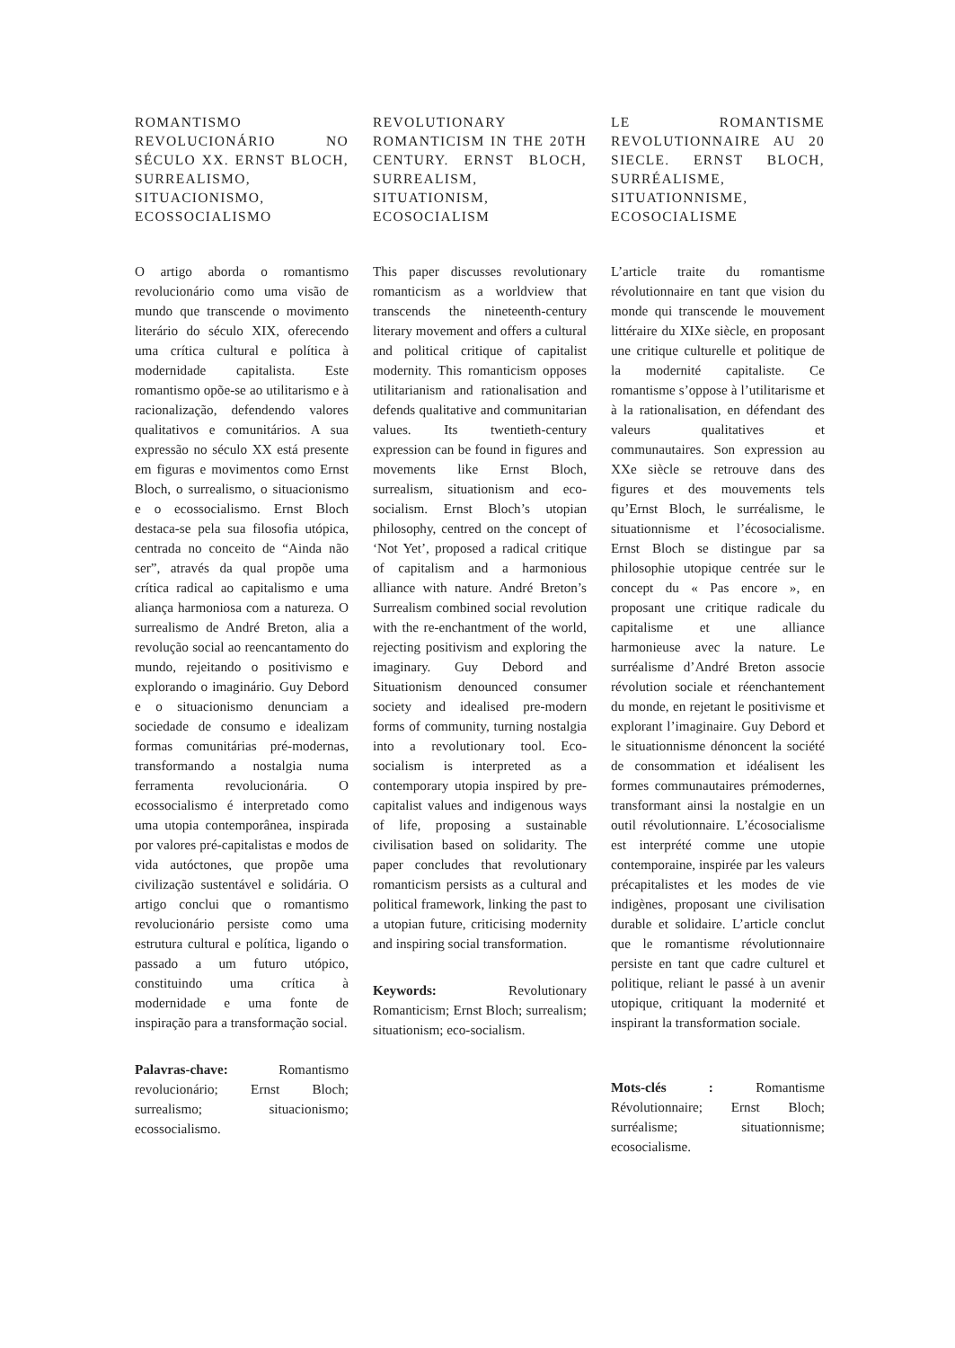ROMANTISMO REVOLUCIONÁRIO NO SÉCULO XX. ERNST BLOCH, SURREALISMO, SITUACIONISMO, ECOSSOCIALISMO
O artigo aborda o romantismo revolucionário como uma visão de mundo que transcende o movimento literário do século XIX, oferecendo uma crítica cultural e política à modernidade capitalista. Este romantismo opõe-se ao utilitarismo e à racionalização, defendendo valores qualitativos e comunitários. A sua expressão no século XX está presente em figuras e movimentos como Ernst Bloch, o surrealismo, o situacionismo e o ecossocialismo. Ernst Bloch destaca-se pela sua filosofia utópica, centrada no conceito de “Ainda não ser”, através da qual propõe uma crítica radical ao capitalismo e uma aliança harmoniosa com a natureza. O surrealismo de André Breton, alia a revolução social ao reencantamento do mundo, rejeitando o positivismo e explorando o imaginário. Guy Debord e o situacionismo denunciam a sociedade de consumo e idealizam formas comunitárias pré-modernas, transformando a nostalgia numa ferramenta revolucionária. O ecossocialismo é interpretado como uma utopia contemporânea, inspirada por valores pré-capitalistas e modos de vida autóctones, que propõe uma civilização sustentável e solidária. O artigo conclui que o romantismo revolucionário persiste como uma estrutura cultural e política, ligando o passado a um futuro utópico, constituindo uma crítica à modernidade e uma fonte de inspiração para a transformação social.
Palavras-chave: Romantismo revolucionário; Ernst Bloch; surrealismo; situacionismo; ecossocialismo.
REVOLUTIONARY ROMANTICISM IN THE 20TH CENTURY. ERNST BLOCH, SURREALISM, SITUATIONISM, ECOSOCIALISM
This paper discusses revolutionary romanticism as a worldview that transcends the nineteenth-century literary movement and offers a cultural and political critique of capitalist modernity. This romanticism opposes utilitarianism and rationalisation and defends qualitative and communitarian values. Its twentieth-century expression can be found in figures and movements like Ernst Bloch, surrealism, situationism and eco-socialism. Ernst Bloch’s utopian philosophy, centred on the concept of ‘Not Yet’, proposed a radical critique of capitalism and a harmonious alliance with nature. André Breton’s Surrealism combined social revolution with the re-enchantment of the world, rejecting positivism and exploring the imaginary. Guy Debord and Situationism denounced consumer society and idealised pre-modern forms of community, turning nostalgia into a revolutionary tool. Eco-socialism is interpreted as a contemporary utopia inspired by pre-capitalist values and indigenous ways of life, proposing a sustainable civilisation based on solidarity. The paper concludes that revolutionary romanticism persists as a cultural and political framework, linking the past to a utopian future, criticising modernity and inspiring social transformation.
Keywords: Revolutionary Romanticism; Ernst Bloch; surrealism; situationism; eco-socialism.
LE ROMANTISME REVOLUTIONNAIRE AU 20 SIECLE. ERNST BLOCH, SURRÉALISME, SITUATIONNISME, ECOSOCIALISME
L’article traite du romantisme révolutionnaire en tant que vision du monde qui transcende le mouvement littéraire du XIXe siècle, en proposant une critique culturelle et politique de la modernité capitaliste. Ce romantisme s’oppose à l’utilitarisme et à la rationalisation, en défendant des valeurs qualitatives et communautaires. Son expression au XXe siècle se retrouve dans des figures et des mouvements tels qu’Ernst Bloch, le surréalisme, le situationnisme et l’écosocialisme. Ernst Bloch se distingue par sa philosophie utopique centrée sur le concept du « Pas encore », en proposant une critique radicale du capitalisme et une alliance harmonieuse avec la nature. Le surréalisme d’André Breton associe révolution sociale et réenchantement du monde, en rejetant le positivisme et explorant l’imaginaire. Guy Debord et le situationnisme dénoncent la société de consommation et idéalisent les formes communautaires prémodernes, transformant ainsi la nostalgie en un outil révolutionnaire. L’écosocialisme est interprété comme une utopie contemporaine, inspirée par les valeurs précapitalistes et les modes de vie indigènes, proposant une civilisation durable et solidaire. L’article conclut que le romantisme révolutionnaire persiste en tant que cadre culturel et politique, reliant le passé à un avenir utopique, critiquant la modernité et inspirant la transformation sociale.
Mots-clés : Romantisme Révolutionnaire; Ernst Bloch; surréalisme; situationnisme; ecosocialisme.